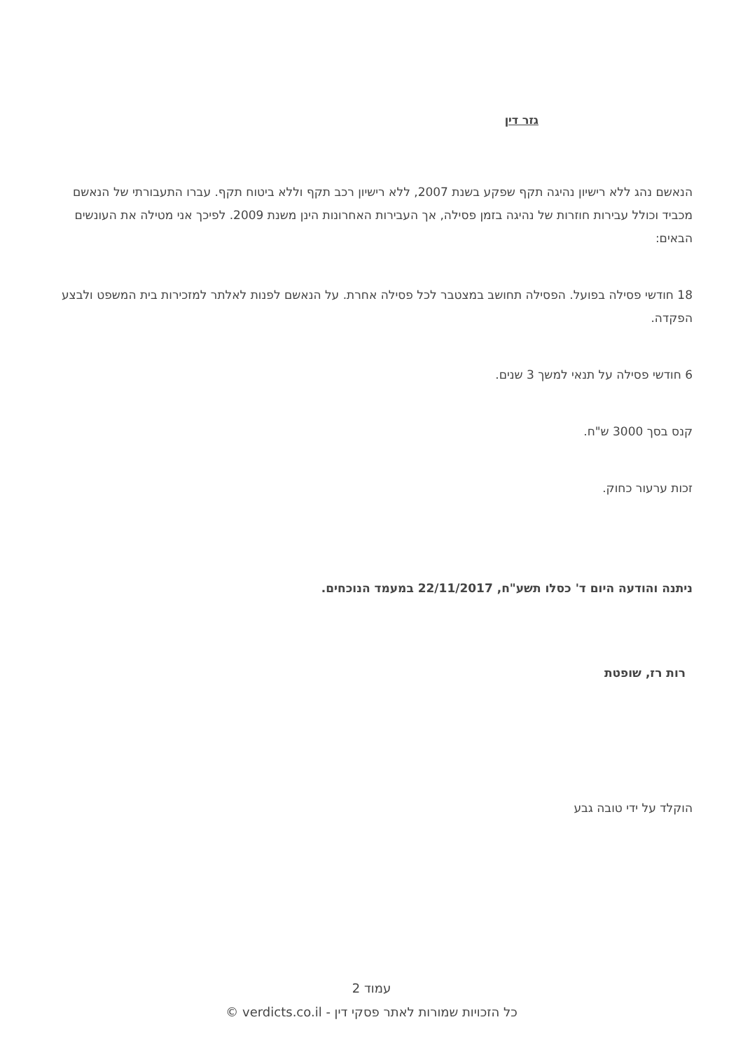גזר דין
הנאשם נהג ללא רישיון נהיגה תקף שפקע בשנת 2007, ללא רישיון רכב תקף וללא ביטוח תקף. עברו התעבורתי של הנאשם מכביד וכולל עבירות חוזרות של נהיגה בזמן פסילה, אך העבירות האחרונות הינן משנת 2009. לפיכך אני מטילה את העונשים הבאים:
18 חודשי פסילה בפועל. הפסילה תחושב במצטבר לכל פסילה אחרת. על הנאשם לפנות לאלתר למזכירות בית המשפט ולבצע הפקדה.
6 חודשי פסילה על תנאי למשך 3 שנים.
קנס בסך 3000 ש"ח.
זכות ערעור כחוק.
ניתנה והודעה היום ד' כסלו תשע"ח, 22/11/2017 במעמד הנוכחים.
רות רז, שופטת
הוקלד על ידי טובה גבע
עמוד 2
כל הזכויות שמורות לאתר פסקי דין - verdicts.co.il ©